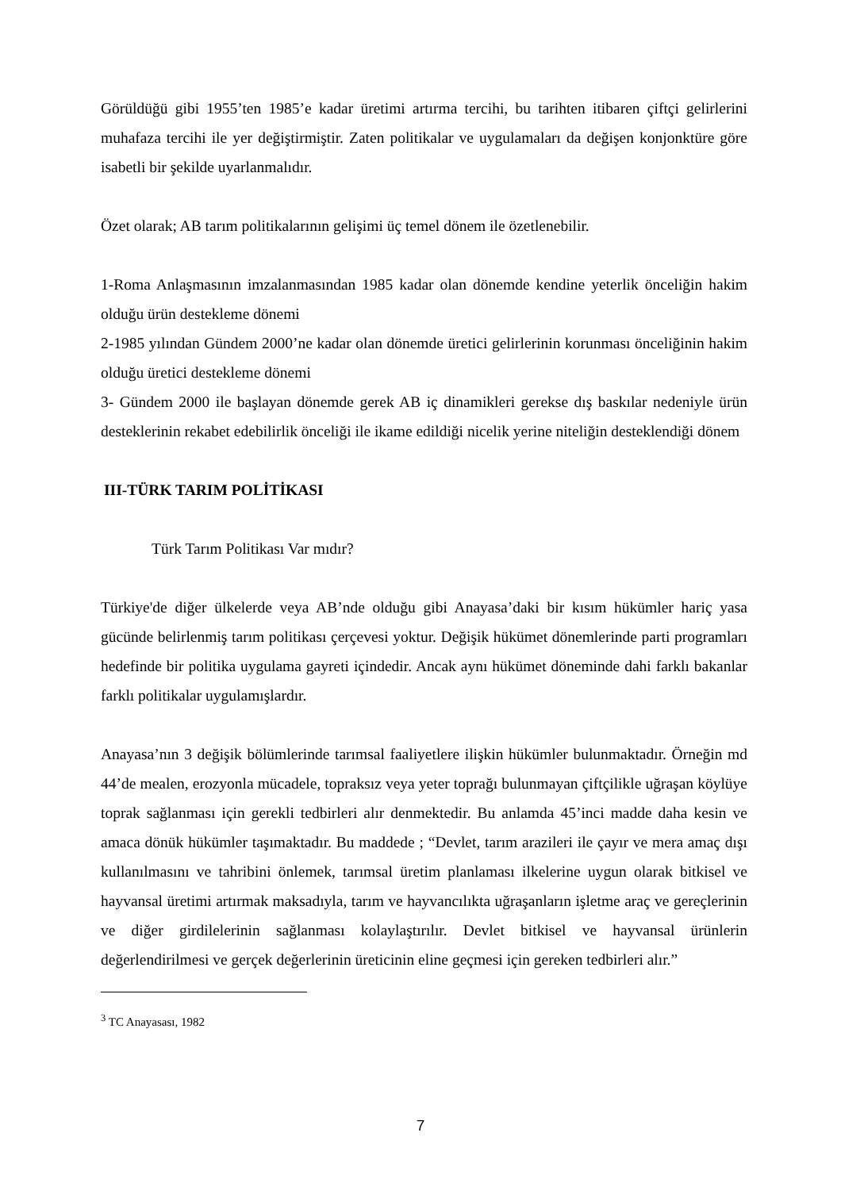Görüldüğü gibi 1955’ten 1985’e kadar üretimi artırma tercihi, bu tarihten itibaren çiftçi gelirlerini muhafaza tercihi ile yer değiştirmiştir. Zaten politikalar ve uygulamaları da değişen konjonktüre göre isabetli bir şekilde uyarlanmalıdır.
Özet olarak; AB tarım politikalarının gelişimi üç temel dönem ile özetlenebilir.
1-Roma Anlaşmasının imzalanmasından 1985 kadar olan dönemde kendine yeterlik önceliğin hakim olduğu ürün destekleme dönemi
2-1985 yılından Gündem 2000’ne kadar olan dönemde üretici gelirlerinin korunması önceliğinin hakim olduğu üretici destekleme dönemi
3- Gündem 2000 ile başlayan dönemde gerek AB iç dinamikleri gerekse dış baskılar nedeniyle ürün desteklerinin rekabet edebilirlik önceliği ile ikame edildiği nicelik yerine niteliğin desteklendiği dönem
III-TÜRK TARIM POLİTİKASI
Türk Tarım Politikası Var mıdır?
Türkiye'de diğer ülkelerde veya AB’nde olduğu gibi Anayasa’daki bir kısım hükümler hariç yasa gücünde belirlenmiş tarım politikası çerçevesi yoktur. Değişik hükümet dönemlerinde parti programları hedefinde bir politika uygulama gayreti içindedir. Ancak aynı hükümet döneminde dahi farklı bakanlar farklı politikalar uygulamışlardır.
Anayasa’nın 3 değişik bölümlerinde tarımsal faaliyetlere ilişkin hükümler bulunmaktadır. Örneğin md 44’de mealen, erozyonla mücadele, topraksız veya yeter toprağı bulunmayan çiftçilikle uğraşan köylüye toprak sağlanması için gerekli tedbirleri alır denmektedir. Bu anlamda 45’inci madde daha kesin ve amaca dönük hükümler taşımaktadır. Bu maddede ; “Devlet, tarım arazileri ile çayır ve mera amaç dışı kullanılmasını ve tahribini önlemek, tarımsal üretim planlaması ilkelerine uygun olarak bitkisel ve hayvansal üretimi artırmak maksadıyla, tarım ve hayvancılıkta uğraşanların işletme araç ve gereçlerinin ve diğer girdilelerinin sağlanması kolaylaştırılır. Devlet bitkisel ve hayvansal ürünlerin değerlendirilmesi ve gerçek değerlerinin üreticinin eline geçmesi için gereken tedbirleri alır.”
<sup>3</sup> TC Anayasası, 1982
7